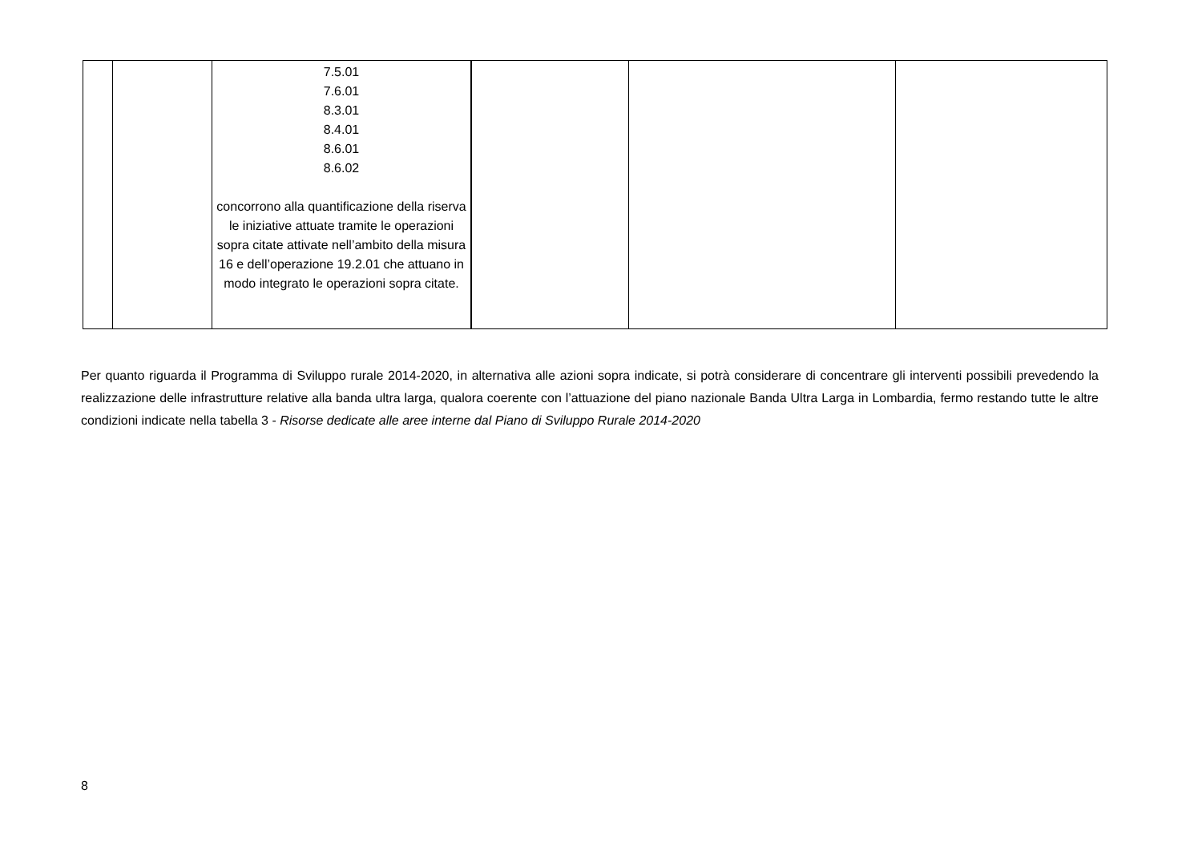| | | 7.5.01 7.6.01 8.3.01 8.4.01 8.6.01 8.6.02 concorrono alla quantificazione della riserva le iniziative attuate tramite le operazioni sopra citate attivate nell’ambito della misura 16 e dell’operazione 19.2.01 che attuano in modo integrato le operazioni sopra citate. | | | |
Per quanto riguarda il Programma di Sviluppo rurale 2014-2020, in alternativa alle azioni sopra indicate, si potrà considerare di concentrare gli interventi possibili prevedendo la realizzazione delle infrastrutture relative alla banda ultra larga, qualora coerente con l’attuazione del piano nazionale Banda Ultra Larga in Lombardia, fermo restando tutte le altre condizioni indicate nella tabella 3 - Risorse dedicate alle aree interne dal Piano di Sviluppo Rurale 2014-2020
8